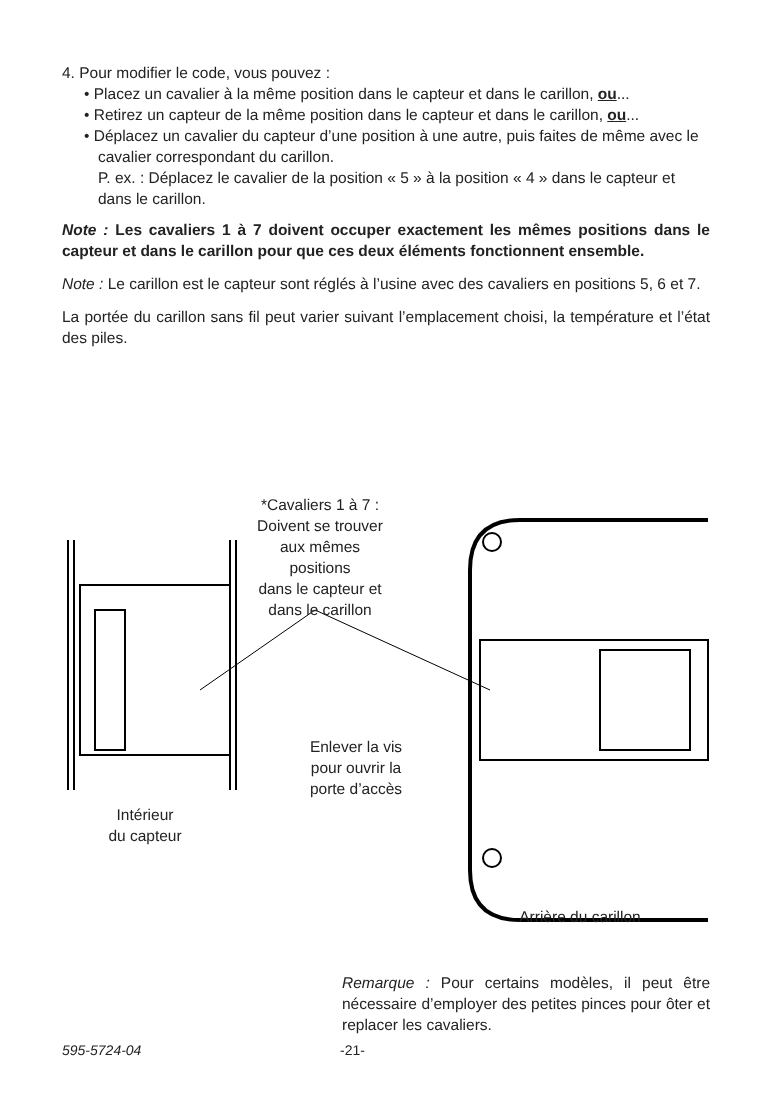4. Pour modifier le code, vous pouvez :
• Placez un cavalier à la même position dans le capteur et dans le carillon, ou...
• Retirez un capteur de la même position dans le capteur et dans le carillon, ou...
• Déplacez un cavalier du capteur d’une position à une autre, puis faites de même avec le cavalier correspondant du carillon.
P. ex. : Déplacez le cavalier de la position « 5 » à la position « 4 » dans le capteur et dans le carillon.
Note : Les cavaliers 1 à 7 doivent occuper exactement les mêmes positions dans le capteur et dans le carillon pour que ces deux éléments fonctionnent ensemble.
Note : Le carillon est le capteur sont réglés à l’usine avec des cavaliers en positions 5, 6 et 7.
La portée du carillon sans fil peut varier suivant l’emplacement choisi, la température et l’état des piles.
*Cavaliers 1 à 7 :
Doivent se trouver
aux mêmes positions
dans le capteur et
dans le carillon
Enlever la vis
pour ouvrir la
porte d’accès
Intérieur
du capteur
Arrière du carillon
Remarque : Pour certains modèles, il peut être nécessaire d’employer des petites pinces pour ôter et replacer les cavaliers.
595-5724-04 -21-